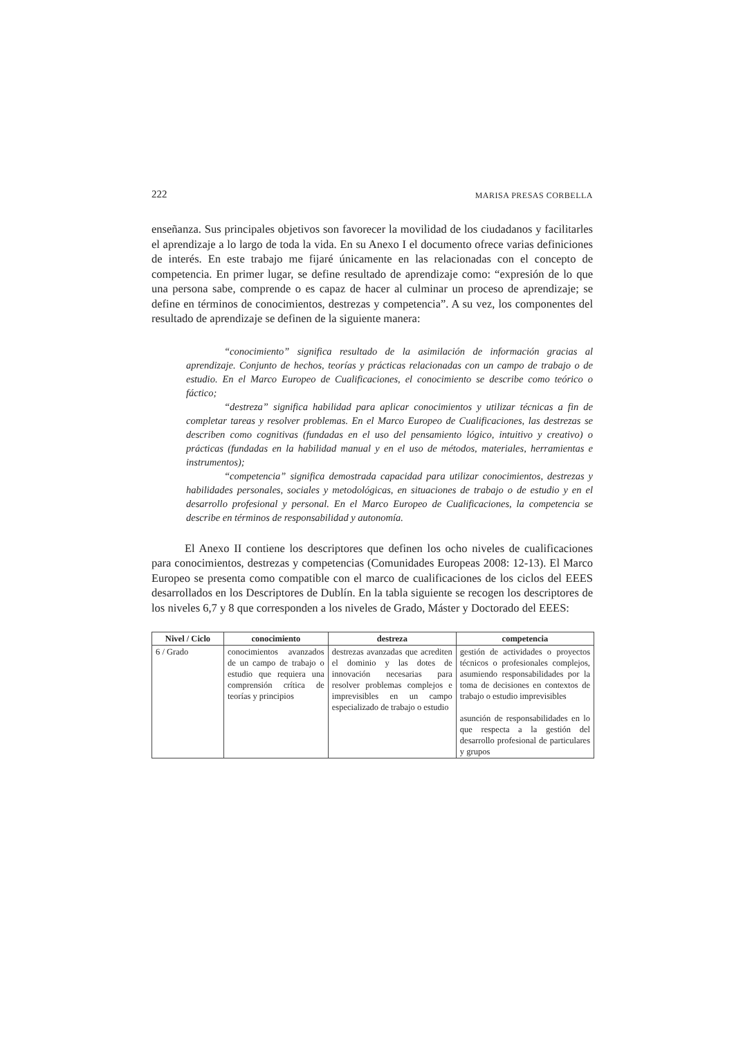222 MARISA PRESAS CORBELLA
enseñanza. Sus principales objetivos son favorecer la movilidad de los ciudadanos y facilitarles el aprendizaje a lo largo de toda la vida. En su Anexo I el documento ofrece varias definiciones de interés. En este trabajo me fijaré únicamente en las relacionadas con el concepto de competencia. En primer lugar, se define resultado de aprendizaje como: “expresión de lo que una persona sabe, comprende o es capaz de hacer al culminar un proceso de aprendizaje; se define en términos de conocimientos, destrezas y competencia”. A su vez, los componentes del resultado de aprendizaje se definen de la siguiente manera:
“conocimiento” significa resultado de la asimilación de información gracias al aprendizaje. Conjunto de hechos, teorías y prácticas relacionadas con un campo de trabajo o de estudio. En el Marco Europeo de Cualificaciones, el conocimiento se describe como teórico o fáctico;
“destreza” significa habilidad para aplicar conocimientos y utilizar técnicas a fin de completar tareas y resolver problemas. En el Marco Europeo de Cualificaciones, las destrezas se describen como cognitivas (fundadas en el uso del pensamiento lógico, intuitivo y creativo) o prácticas (fundadas en la habilidad manual y en el uso de métodos, materiales, herramientas e instrumentos);
“competencia” significa demostrada capacidad para utilizar conocimientos, destrezas y habilidades personales, sociales y metodológicas, en situaciones de trabajo o de estudio y en el desarrollo profesional y personal. En el Marco Europeo de Cualificaciones, la competencia se describe en términos de responsabilidad y autonomía.
El Anexo II contiene los descriptores que definen los ocho niveles de cualificaciones para conocimientos, destrezas y competencias (Comunidades Europeas 2008: 12-13). El Marco Europeo se presenta como compatible con el marco de cualificaciones de los ciclos del EEES desarrollados en los Descriptores de Dublín. En la tabla siguiente se recogen los descriptores de los niveles 6,7 y 8 que corresponden a los niveles de Grado, Máster y Doctorado del EEES:
| Nivel / Ciclo | conocimiento | destreza | competencia |
| --- | --- | --- | --- |
| 6 / Grado | conocimientos avanzados de un campo de trabajo o estudio que requiera una comprensión crítica de teorías y principios | destrezas avanzadas que acrediten el dominio y las dotes de innovación necesarias para resolver problemas complejos e imprevisibles en un campo especializado de trabajo o estudio | gestión de actividades o proyectos técnicos o profesionales complejos, asumiendo responsabilidades por la toma de decisiones en contextos de trabajo o estudio imprevisibles asunción de responsabilidades en lo que respecta a la gestión del desarrollo profesional de particulares y grupos |